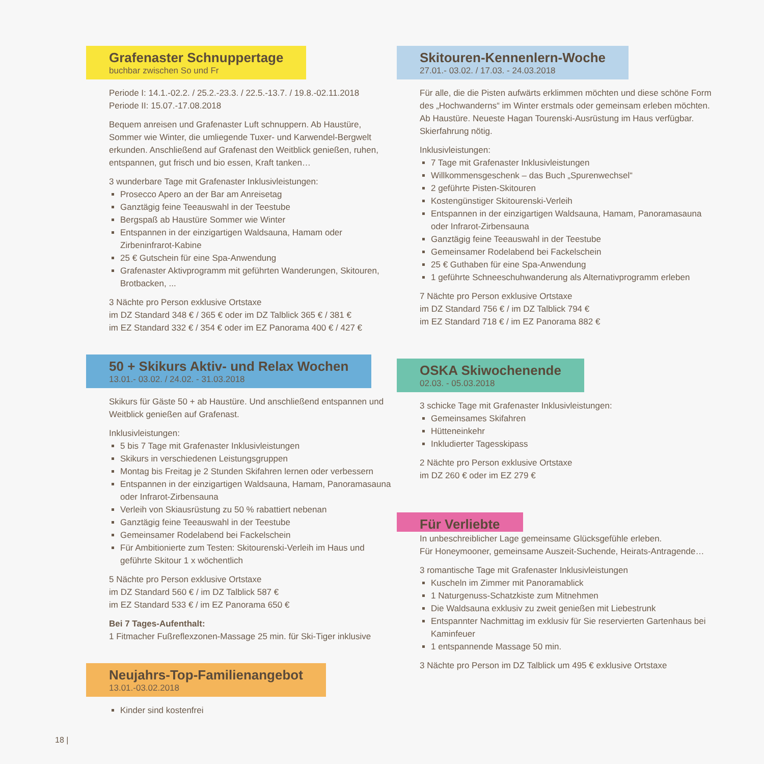Grafenaster Schnuppertage
buchbar zwischen So und Fr
Periode I: 14.1.-02.2. / 25.2.-23.3. / 22.5.-13.7. / 19.8.-02.11.2018
Periode II: 15.07.-17.08.2018
Bequem anreisen und Grafenaster Luft schnuppern. Ab Haustüre, Sommer wie Winter, die umliegende Tuxer- und Karwendel-Bergwelt erkunden. Anschließend auf Grafenast den Weitblick genießen, ruhen, entspannen, gut frisch und bio essen, Kraft tanken…
3 wunderbare Tage mit Grafenaster Inklusivleistungen:
Prosecco Apero an der Bar am Anreisetag
Ganztägig feine Teeauswahl in der Teestube
Bergspaß ab Haustüre Sommer wie Winter
Entspannen in der einzigartigen Waldsauna, Hamam oder Zirbeninfrarot-Kabine
25 € Gutschein für eine Spa-Anwendung
Grafenaster Aktivprogramm mit geführten Wanderungen, Skitouren, Brotbacken, ...
3 Nächte pro Person exklusive Ortstaxe
im DZ Standard 348 € / 365 € oder im DZ Talblick 365 € / 381 €
im EZ Standard 332 € / 354 € oder im EZ Panorama 400 € / 427 €
50 + Skikurs Aktiv- und Relax Wochen
13.01.- 03.02. / 24.02. - 31.03.2018
Skikurs für Gäste 50 + ab Haustüre. Und anschließend entspannen und Weitblick genießen auf Grafenast.
Inklusivleistungen:
5 bis 7 Tage mit Grafenaster Inklusivleistungen
Skikurs in verschiedenen Leistungsgruppen
Montag bis Freitag je 2 Stunden Skifahren lernen oder verbessern
Entspannen in der einzigartigen Waldsauna, Hamam, Panoramasauna oder Infrarot-Zirbensauna
Verleih von Skiausrüstung zu 50 % rabattiert nebenan
Ganztägig feine Teeauswahl in der Teestube
Gemeinsamer Rodelabend bei Fackelschein
Für Ambitionierte zum Testen: Skitourenski-Verleih im Haus und geführte Skitour 1 x wöchentlich
5 Nächte pro Person exklusive Ortstaxe
im DZ Standard 560 € / im DZ Talblick 587 €
im EZ Standard 533 € / im EZ Panorama 650 €
Bei 7 Tages-Aufenthalt:
1 Fitmacher Fußreflexzonen-Massage 25 min. für Ski-Tiger inklusive
Neujahrs-Top-Familienangebot
13.01.-03.02.2018
Kinder sind kostenfrei
Skitouren-Kennenlern-Woche
27.01.- 03.02. / 17.03. - 24.03.2018
Für alle, die die Pisten aufwärts erklimmen möchten und diese schöne Form des „Hochwanderns“ im Winter erstmals oder gemeinsam erleben möchten. Ab Haustüre. Neueste Hagan Tourenski-Ausrüstung im Haus verfügbar. Skierfahrung nötig.
Inklusivleistungen:
7 Tage mit Grafenaster Inklusivleistungen
Willkommensgeschenk – das Buch „Spurenwechsel“
2 geführte Pisten-Skitouren
Kostengünstiger Skitourenski-Verleih
Entspannen in der einzigartigen Waldsauna, Hamam, Panoramasauna oder Infrarot-Zirbensauna
Ganztägig feine Teeauswahl in der Teestube
Gemeinsamer Rodelabend bei Fackelschein
25 € Guthaben für eine Spa-Anwendung
1 geführte Schneeschuhwanderung als Alternativprogramm erleben
7 Nächte pro Person exklusive Ortstaxe
im DZ Standard 756 € / im DZ Talblick 794 €
im EZ Standard 718 € / im EZ Panorama 882 €
OSKA Skiwochenende
02.03. - 05.03.2018
3 schicke Tage mit Grafenaster Inklusivleistungen:
Gemeinsames Skifahren
Hütteneinkehr
Inkludierter Tagesskipass
2 Nächte pro Person exklusive Ortstaxe
im DZ 260 € oder im EZ 279 €
Für Verliebte
In unbeschreiblicher Lage gemeinsame Glücksgefühle erleben.
Für Honeymooner, gemeinsame Auszeit-Suchende, Heirats-Antragende…
3 romantische Tage mit Grafenaster Inklusivleistungen
Kuscheln im Zimmer mit Panoramablick
1 Naturgenuss-Schatzkiste zum Mitnehmen
Die Waldsauna exklusiv zu zweit genießen mit Liebestrunk
Entspannter Nachmittag im exklusiv für Sie reservierten Gartenhaus bei Kaminfeuer
1 entspannende Massage 50 min.
3 Nächte pro Person im DZ Talblick um 495 € exklusive Ortstaxe
18 |